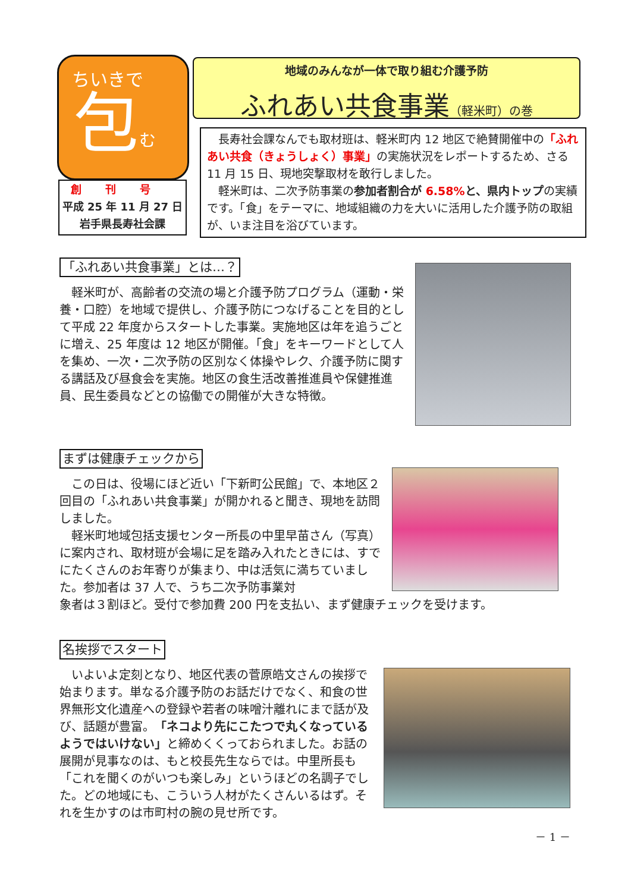ちいきで
包む
創刊号
平成 25 年 11 月 27 日
岩手県長寿社会課
地域のみんなが一体で取り組む介護予防
ふれあい共食事業（軽米町）の巻
長寿社会課なんでも取材班は、軽米町内 12 地区で絶賛開催中の「ふれあい共食（きょうしょく）事業」の実施状況をレポートするため、さる 11 月 15 日、現地突撃取材を敢行しました。
軽米町は、二次予防事業の参加者割合が 6.58% と、県内トップの実績です。「食」をテーマに、地域組織の力を大いに活用した介護予防の取組が、いま注目を浴びています。
「ふれあい共食事業」とは…？
軽米町が、高齢者の交流の場と介護予防プログラム（運動・栄養・口腔）を地域で提供し、介護予防につなげることを目的として平成 22 年度からスタートした事業。実施地区は年を追うごとに増え、25 年度は 12 地区が開催。「食」をキーワードとして人を集め、一次・二次予防の区別なく体操やレク、介護予防に関する講話及び昼食会を実施。地区の食生活改善推進員や保健推進員、民生委員などとの協働での開催が大きな特徴。
まずは健康チェックから
この日は、役場にほど近い「下新町公民館」で、本地区２回目の「ふれあい共食事業」が開かれると聞き、現地を訪問しました。
軽米町地域包括支援センター所長の中里早苗さん（写真）に案内され、取材班が会場に足を踏み入れたときには、すでにたくさんのお年寄りが集まり、中は活気に満ちていました。参加者は 37 人で、うち二次予防事業対
象者は３割ほど。受付で参加費 200 円を支払い、まず健康チェックを受けます。
名挨拶でスタート
いよいよ定刻となり、地区代表の菅原皓文さんの挨拶で始まります。単なる介護予防のお話だけでなく、和食の世界無形文化遺産への登録や若者の味噌汁離れにまで話が及び、話題が豊富。「ネコより先にこたつで丸くなっているようではいけない」と締めくくっておられました。お話の展開が見事なのは、もと校長先生ならでは。中里所長も「これを聞くのがいつも楽しみ」というほどの名調子でした。どの地域にも、こういう人材がたくさんいるはず。それを生かすのは市町村の腕の見せ所です。
－ 1 －